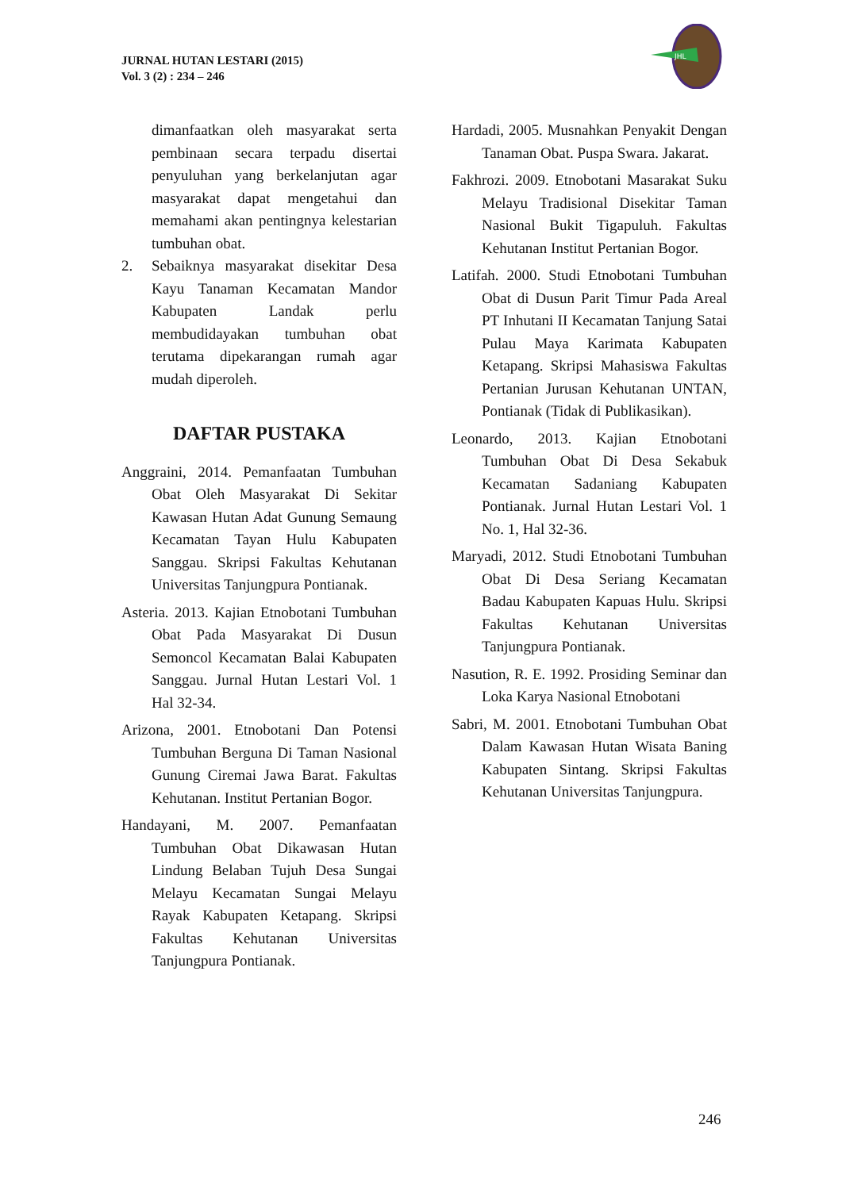JURNAL HUTAN LESTARI (2015)
Vol. 3 (2) : 234 – 246
JHL
dimanfaatkan oleh masyarakat serta pembinaan secara terpadu disertai penyuluhan yang berkelanjutan agar masyarakat dapat mengetahui dan memahami akan pentingnya kelestarian tumbuhan obat.
2. Sebaiknya masyarakat disekitar Desa Kayu Tanaman Kecamatan Mandor Kabupaten Landak perlu membudidayakan tumbuhan obat terutama dipekarangan rumah agar mudah diperoleh.
DAFTAR PUSTAKA
Anggraini, 2014. Pemanfaatan Tumbuhan Obat Oleh Masyarakat Di Sekitar Kawasan Hutan Adat Gunung Semaung Kecamatan Tayan Hulu Kabupaten Sanggau. Skripsi Fakultas Kehutanan Universitas Tanjungpura Pontianak.
Asteria. 2013. Kajian Etnobotani Tumbuhan Obat Pada Masyarakat Di Dusun Semoncol Kecamatan Balai Kabupaten Sanggau. Jurnal Hutan Lestari Vol. 1 Hal 32-34.
Arizona, 2001. Etnobotani Dan Potensi Tumbuhan Berguna Di Taman Nasional Gunung Ciremai Jawa Barat. Fakultas Kehutanan. Institut Pertanian Bogor.
Handayani, M. 2007. Pemanfaatan Tumbuhan Obat Dikawasan Hutan Lindung Belaban Tujuh Desa Sungai Melayu Kecamatan Sungai Melayu Rayak Kabupaten Ketapang. Skripsi Fakultas Kehutanan Universitas Tanjungpura Pontianak.
Hardadi, 2005. Musnahkan Penyakit Dengan Tanaman Obat. Puspa Swara. Jakarat.
Fakhrozi. 2009. Etnobotani Masarakat Suku Melayu Tradisional Disekitar Taman Nasional Bukit Tigapuluh. Fakultas Kehutanan Institut Pertanian Bogor.
Latifah. 2000. Studi Etnobotani Tumbuhan Obat di Dusun Parit Timur Pada Areal PT Inhutani II Kecamatan Tanjung Satai Pulau Maya Karimata Kabupaten Ketapang. Skripsi Mahasiswa Fakultas Pertanian Jurusan Kehutanan UNTAN, Pontianak (Tidak di Publikasikan).
Leonardo, 2013. Kajian Etnobotani Tumbuhan Obat Di Desa Sekabuk Kecamatan Sadaniang Kabupaten Pontianak. Jurnal Hutan Lestari Vol. 1 No. 1, Hal 32-36.
Maryadi, 2012. Studi Etnobotani Tumbuhan Obat Di Desa Seriang Kecamatan Badau Kabupaten Kapuas Hulu. Skripsi Fakultas Kehutanan Universitas Tanjungpura Pontianak.
Nasution, R. E. 1992. Prosiding Seminar dan Loka Karya Nasional Etnobotani
Sabri, M. 2001. Etnobotani Tumbuhan Obat Dalam Kawasan Hutan Wisata Baning Kabupaten Sintang. Skripsi Fakultas Kehutanan Universitas Tanjungpura.
246